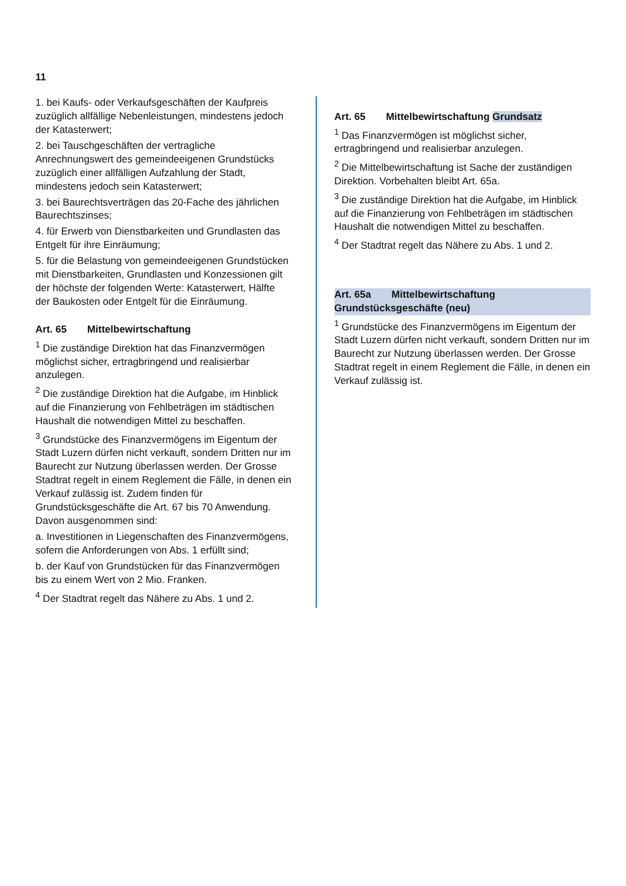11
1. bei Kaufs- oder Verkaufsgeschäften der Kaufpreis zuzüglich allfällige Nebenleistungen, mindestens jedoch der Katasterwert;
2. bei Tauschgeschäften der vertragliche Anrechnungswert des gemeindeeigenen Grundstücks zuzüglich einer allfälligen Aufzahlung der Stadt, mindestens jedoch sein Katasterwert;
3. bei Baurechtsverträgen das 20-Fache des jährlichen Baurechtszinses;
4. für Erwerb von Dienstbarkeiten und Grundlasten das Entgelt für ihre Einräumung;
5. für die Belastung von gemeindeeigenen Grundstücken mit Dienstbarkeiten, Grundlasten und Konzessionen gilt der höchste der folgenden Werte: Katasterwert, Hälfte der Baukosten oder Entgelt für die Einräumung.
Art. 65 Mittelbewirtschaftung
<sup>1</sup> Die zuständige Direktion hat das Finanzvermögen möglichst sicher, ertragbringend und realisierbar anzulegen.
<sup>2</sup> Die zuständige Direktion hat die Aufgabe, im Hinblick auf die Finanzierung von Fehlbeträgen im städtischen Haushalt die notwendigen Mittel zu beschaffen.
<sup>3</sup> Grundstücke des Finanzvermögens im Eigentum der Stadt Luzern dürfen nicht verkauft, sondern Dritten nur im Baurecht zur Nutzung überlassen werden. Der Grosse Stadtrat regelt in einem Reglement die Fälle, in denen ein Verkauf zulässig ist. Zudem finden für Grundstücksgeschäfte die Art. 67 bis 70 Anwendung. Davon ausgenommen sind:
a. Investitionen in Liegenschaften des Finanzvermögens, sofern die Anforderungen von Abs. 1 erfüllt sind;
b. der Kauf von Grundstücken für das Finanzvermögen bis zu einem Wert von 2 Mio. Franken.
<sup>4</sup> Der Stadtrat regelt das Nähere zu Abs. 1 und 2.
Art. 65 Mittelbewirtschaftung Grundsatz
<sup>1</sup> Das Finanzvermögen ist möglichst sicher, ertragbringend und realisierbar anzulegen.
<sup>2</sup> Die Mittelbewirtschaftung ist Sache der zuständigen Direktion. Vorbehalten bleibt Art. 65a.
<sup>3</sup> Die zuständige Direktion hat die Aufgabe, im Hinblick auf die Finanzierung von Fehlbeträgen im städtischen Haushalt die notwendigen Mittel zu beschaffen.
<sup>4</sup> Der Stadtrat regelt das Nähere zu Abs. 1 und 2.
Art. 65a Mittelbewirtschaftung Grundstücksgeschäfte (neu)
<sup>1</sup> Grundstücke des Finanzvermögens im Eigentum der Stadt Luzern dürfen nicht verkauft, sondern Dritten nur im Baurecht zur Nutzung überlassen werden. Der Grosse Stadtrat regelt in einem Reglement die Fälle, in denen ein Verkauf zulässig ist.